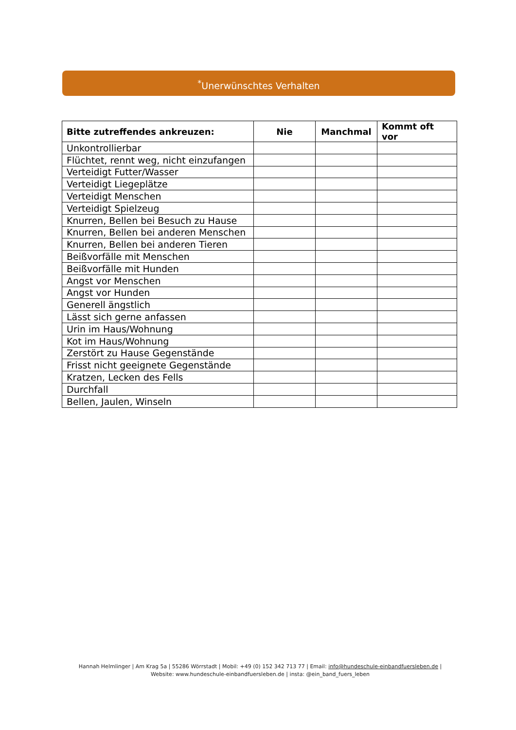<sup>*</sup> Unerwünschtes Verhalten
| Bitte zutreffendes ankreuzen: | Nie | Manchmal | Kommt oft vor |
| --- | --- | --- | --- |
| Unkontrollierbar | | | |
| Flüchtet, rennt weg, nicht einzufangen | | | |
| Verteidigt Futter/Wasser | | | |
| Verteidigt Liegeplätze | | | |
| Verteidigt Menschen | | | |
| Verteidigt Spielzeug | | | |
| Knurren, Bellen bei Besuch zu Hause | | | |
| Knurren, Bellen bei anderen Menschen | | | |
| Knurren, Bellen bei anderen Tieren | | | |
| Beißvorfälle mit Menschen | | | |
| Beißvorfälle mit Hunden | | | |
| Angst vor Menschen | | | |
| Angst vor Hunden | | | |
| Generell ängstlich | | | |
| Lässt sich gerne anfassen | | | |
| Urin im Haus/Wohnung | | | |
| Kot im Haus/Wohnung | | | |
| Zerstört zu Hause Gegenstände | | | |
| Frisst nicht geeignete Gegenstände | | | |
| Kratzen, Lecken des Fells | | | |
| Durchfall | | | |
| Bellen, Jaulen, Winseln | | | |
Hannah Helmlinger | Am Krag 5a | 55286 Wörrstadt | Mobil: +49 (0) 152 342 713 77 | Email: info@hundeschule-einbandfuersleben.de | Website: www.hundeschule-einbandfuersleben.de | insta: @ein_band_fuers_leben